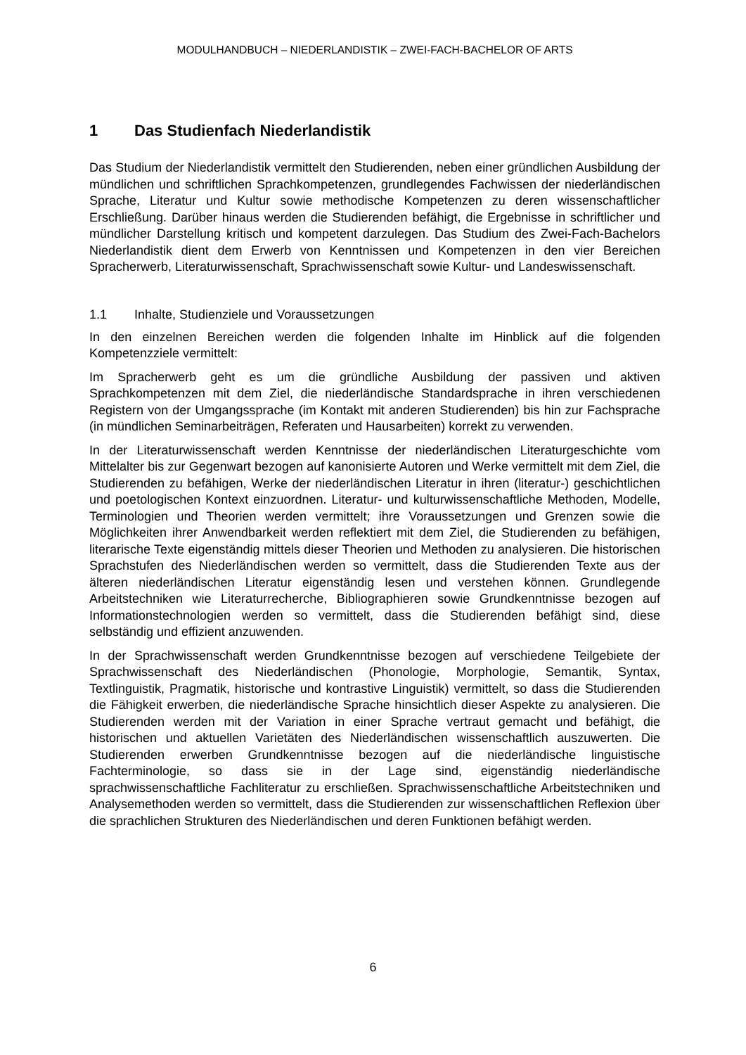MODULHANDBUCH – NIEDERLANDISTIK – ZWEI-FACH-BACHELOR OF ARTS
1 Das Studienfach Niederlandistik
Das Studium der Niederlandistik vermittelt den Studierenden, neben einer gründlichen Ausbildung der mündlichen und schriftlichen Sprachkompetenzen, grundlegendes Fachwissen der niederländischen Sprache, Literatur und Kultur sowie methodische Kompetenzen zu deren wissenschaftlicher Erschließung. Darüber hinaus werden die Studierenden befähigt, die Ergebnisse in schriftlicher und mündlicher Darstellung kritisch und kompetent darzulegen. Das Studium des Zwei-Fach-Bachelors Niederlandistik dient dem Erwerb von Kenntnissen und Kompetenzen in den vier Bereichen Spracherwerb, Literaturwissenschaft, Sprachwissenschaft sowie Kultur- und Landeswissenschaft.
1.1 Inhalte, Studienziele und Voraussetzungen
In den einzelnen Bereichen werden die folgenden Inhalte im Hinblick auf die folgenden Kompetenzziele vermittelt:
Im Spracherwerb geht es um die gründliche Ausbildung der passiven und aktiven Sprachkompetenzen mit dem Ziel, die niederländische Standardsprache in ihren verschiedenen Registern von der Umgangssprache (im Kontakt mit anderen Studierenden) bis hin zur Fachsprache (in mündlichen Seminarbeiträgen, Referaten und Hausarbeiten) korrekt zu verwenden.
In der Literaturwissenschaft werden Kenntnisse der niederländischen Literaturgeschichte vom Mittelalter bis zur Gegenwart bezogen auf kanonisierte Autoren und Werke vermittelt mit dem Ziel, die Studierenden zu befähigen, Werke der niederländischen Literatur in ihren (literatur-) geschichtlichen und poetologischen Kontext einzuordnen. Literatur- und kulturwissenschaftliche Methoden, Modelle, Terminologien und Theorien werden vermittelt; ihre Voraussetzungen und Grenzen sowie die Möglichkeiten ihrer Anwendbarkeit werden reflektiert mit dem Ziel, die Studierenden zu befähigen, literarische Texte eigenständig mittels dieser Theorien und Methoden zu analysieren. Die historischen Sprachstufen des Niederländischen werden so vermittelt, dass die Studierenden Texte aus der älteren niederländischen Literatur eigenständig lesen und verstehen können. Grundlegende Arbeitstechniken wie Literaturrecherche, Bibliographieren sowie Grundkenntnisse bezogen auf Informationstechnologien werden so vermittelt, dass die Studierenden befähigt sind, diese selbständig und effizient anzuwenden.
In der Sprachwissenschaft werden Grundkenntnisse bezogen auf verschiedene Teilgebiete der Sprachwissenschaft des Niederländischen (Phonologie, Morphologie, Semantik, Syntax, Textlinguistik, Pragmatik, historische und kontrastive Linguistik) vermittelt, so dass die Studierenden die Fähigkeit erwerben, die niederländische Sprache hinsichtlich dieser Aspekte zu analysieren. Die Studierenden werden mit der Variation in einer Sprache vertraut gemacht und befähigt, die historischen und aktuellen Varietäten des Niederländischen wissenschaftlich auszuwerten. Die Studierenden erwerben Grundkenntnisse bezogen auf die niederländische linguistische Fachterminologie, so dass sie in der Lage sind, eigenständig niederländische sprachwissenschaftliche Fachliteratur zu erschließen. Sprachwissenschaftliche Arbeitstechniken und Analysemethoden werden so vermittelt, dass die Studierenden zur wissenschaftlichen Reflexion über die sprachlichen Strukturen des Niederländischen und deren Funktionen befähigt werden.
6